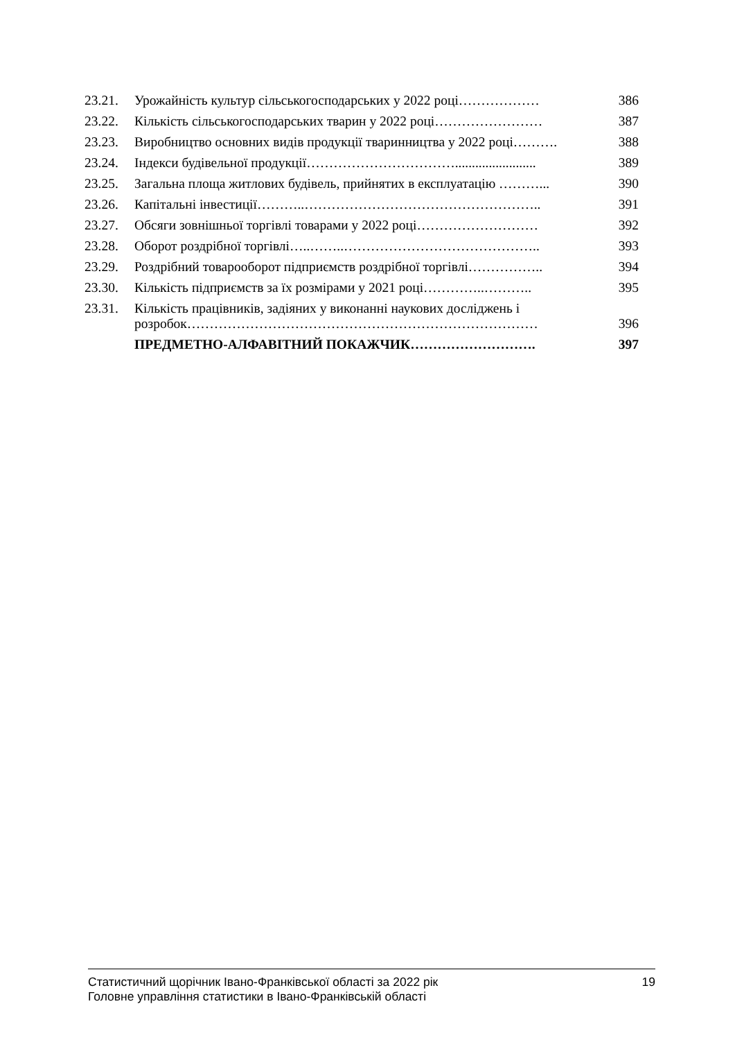| 23.21. | Урожайність культур сільськогосподарських у 2022 році……………… | 386 |
| 23.22. | Кількість сільськогосподарських тварин у 2022 році…………………… | 387 |
| 23.23. | Виробництво основних видів продукції тваринництва у 2022 році………. | 388 |
| 23.24. | Індекси будівельної продукції……………………………........................ | 389 |
| 23.25. | Загальна площа житлових будівель, прийнятих в експлуатацію ………... | 390 |
| 23.26. | Капітальні інвестиції………..…………………………………………….. | 391 |
| 23.27. | Обсяги зовнішньої торгівлі товарами у 2022 році……………………… | 392 |
| 23.28. | Оборот роздрібної торгівлі…..……..…………………………………….. | 393 |
| 23.29. | Роздрібний товарооборот підприємств роздрібної торгівлі…………….. | 394 |
| 23.30. | Кількість підприємств за їх розмірами у 2021 році…………..……….. | 395 |
| 23.31. | Кількість працівників, задіяних у виконанні наукових досліджень і розробок…………………………………………………………………… | 396 |
| | ПРЕДМЕТНО-АЛФАВІТНИЙ ПОКАЖЧИК………………………. | 397 |
Статистичний щорічник Івано-Франківської області за 2022 рік 19
Головне управління статистики в Івано-Франківській області